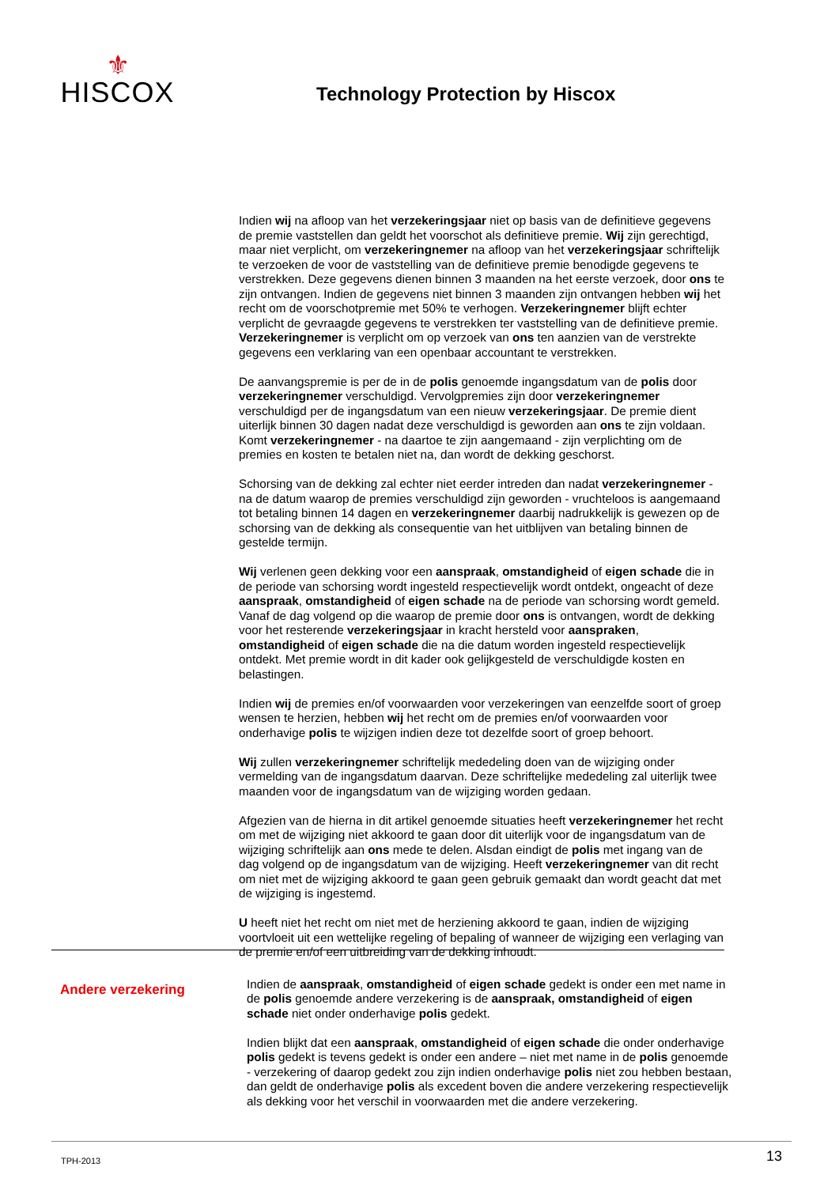⚜
HISCOX
Technology Protection by Hiscox
Indien wij na afloop van het verzekeringsjaar niet op basis van de definitieve gegevens de premie vaststellen dan geldt het voorschot als definitieve premie. Wij zijn gerechtigd, maar niet verplicht, om verzekeringnemer na afloop van het verzekeringsjaar schriftelijk te verzoeken de voor de vaststelling van de definitieve premie benodigde gegevens te verstrekken. Deze gegevens dienen binnen 3 maanden na het eerste verzoek, door ons te zijn ontvangen. Indien de gegevens niet binnen 3 maanden zijn ontvangen hebben wij het recht om de voorschotpremie met 50% te verhogen. Verzekeringnemer blijft echter verplicht de gevraagde gegevens te verstrekken ter vaststelling van de definitieve premie. Verzekeringnemer is verplicht om op verzoek van ons ten aanzien van de verstrekte gegevens een verklaring van een openbaar accountant te verstrekken.
De aanvangspremie is per de in de polis genoemde ingangsdatum van de polis door verzekeringnemer verschuldigd. Vervolgpremies zijn door verzekeringnemer verschuldigd per de ingangsdatum van een nieuw verzekeringsjaar. De premie dient uiterlijk binnen 30 dagen nadat deze verschuldigd is geworden aan ons te zijn voldaan. Komt verzekeringnemer - na daartoe te zijn aangemaand - zijn verplichting om de premies en kosten te betalen niet na, dan wordt de dekking geschorst.
Schorsing van de dekking zal echter niet eerder intreden dan nadat verzekeringnemer - na de datum waarop de premies verschuldigd zijn geworden - vruchteloos is aangemaand tot betaling binnen 14 dagen en verzekeringnemer daarbij nadrukkelijk is gewezen op de schorsing van de dekking als consequentie van het uitblijven van betaling binnen de gestelde termijn.
Wij verlenen geen dekking voor een aanspraak, omstandigheid of eigen schade die in de periode van schorsing wordt ingesteld respectievelijk wordt ontdekt, ongeacht of deze aanspraak, omstandigheid of eigen schade na de periode van schorsing wordt gemeld. Vanaf de dag volgend op die waarop de premie door ons is ontvangen, wordt de dekking voor het resterende verzekeringsjaar in kracht hersteld voor aanspraken, omstandigheid of eigen schade die na die datum worden ingesteld respectievelijk ontdekt. Met premie wordt in dit kader ook gelijkgesteld de verschuldigde kosten en belastingen.
Indien wij de premies en/of voorwaarden voor verzekeringen van eenzelfde soort of groep wensen te herzien, hebben wij het recht om de premies en/of voorwaarden voor onderhavige polis te wijzigen indien deze tot dezelfde soort of groep behoort.
Wij zullen verzekeringnemer schriftelijk mededeling doen van de wijziging onder vermelding van de ingangsdatum daarvan. Deze schriftelijke mededeling zal uiterlijk twee maanden voor de ingangsdatum van de wijziging worden gedaan.
Afgezien van de hierna in dit artikel genoemde situaties heeft verzekeringnemer het recht om met de wijziging niet akkoord te gaan door dit uiterlijk voor de ingangsdatum van de wijziging schriftelijk aan ons mede te delen. Alsdan eindigt de polis met ingang van de dag volgend op de ingangsdatum van de wijziging. Heeft verzekeringnemer van dit recht om niet met de wijziging akkoord te gaan geen gebruik gemaakt dan wordt geacht dat met de wijziging is ingestemd.
U heeft niet het recht om niet met de herziening akkoord te gaan, indien de wijziging voortvloeit uit een wettelijke regeling of bepaling of wanneer de wijziging een verlaging van de premie en/of een uitbreiding van de dekking inhoudt.
Andere verzekering
Indien de aanspraak, omstandigheid of eigen schade gedekt is onder een met name in de polis genoemde andere verzekering is de aanspraak, omstandigheid of eigen schade niet onder onderhavige polis gedekt.
Indien blijkt dat een aanspraak, omstandigheid of eigen schade die onder onderhavige polis gedekt is tevens gedekt is onder een andere – niet met name in de polis genoemde - verzekering of daarop gedekt zou zijn indien onderhavige polis niet zou hebben bestaan, dan geldt de onderhavige polis als excedent boven die andere verzekering respectievelijk als dekking voor het verschil in voorwaarden met die andere verzekering.
TPH-2013 13